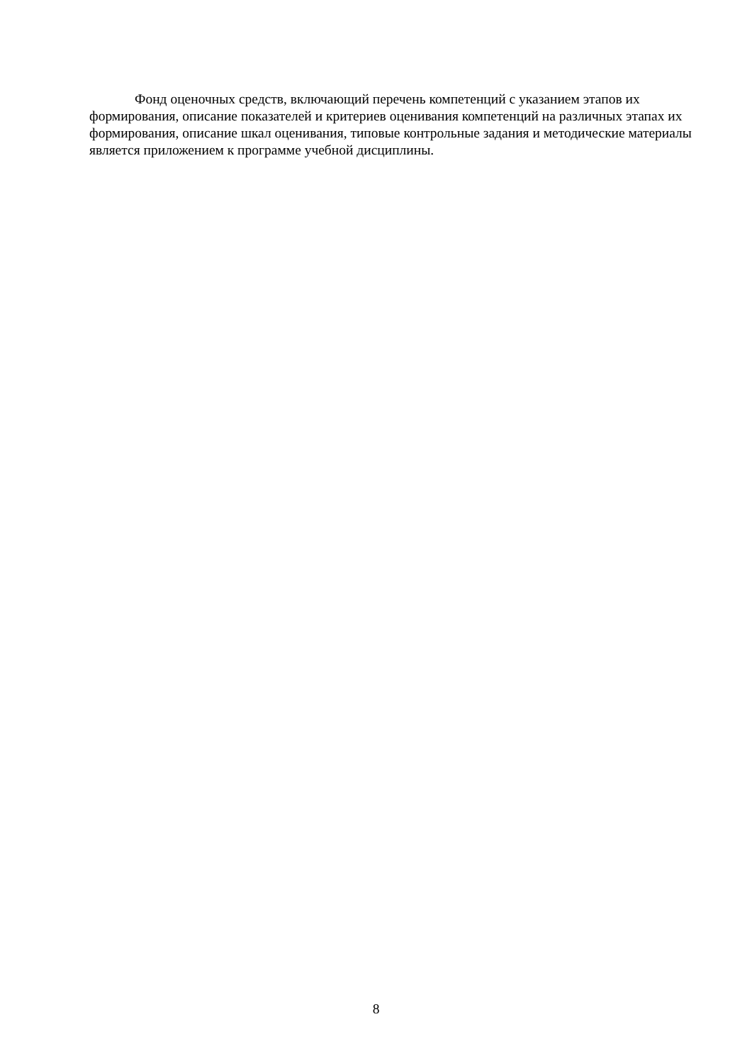Фонд оценочных средств, включающий перечень компетенций с указанием этапов их формирования, описание показателей и критериев оценивания компетенций на различных этапах их формирования, описание шкал оценивания, типовые контрольные задания и методические материалы является приложением к программе учебной дисциплины.
8